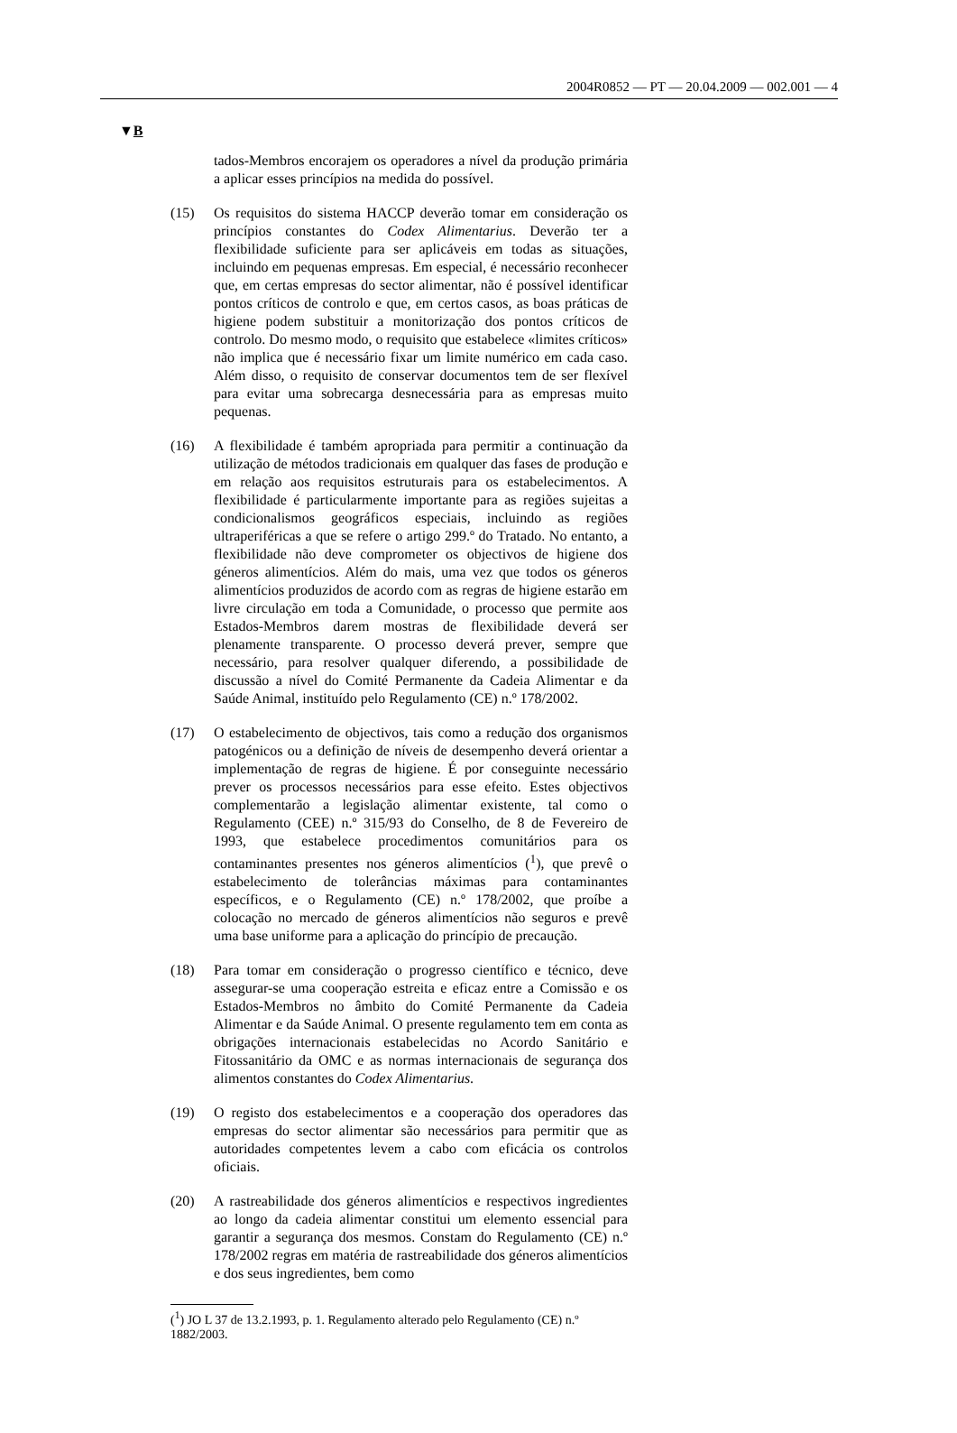2004R0852 — PT — 20.04.2009 — 002.001 — 4
▼B
tados-Membros encorajem os operadores a nível da produção primária a aplicar esses princípios na medida do possível.
(15) Os requisitos do sistema HACCP deverão tomar em consideração os princípios constantes do Codex Alimentarius. Deverão ter a flexibilidade suficiente para ser aplicáveis em todas as situações, incluindo em pequenas empresas. Em especial, é necessário reconhecer que, em certas empresas do sector alimentar, não é possível identificar pontos críticos de controlo e que, em certos casos, as boas práticas de higiene podem substituir a monitorização dos pontos críticos de controlo. Do mesmo modo, o requisito que estabelece «limites críticos» não implica que é necessário fixar um limite numérico em cada caso. Além disso, o requisito de conservar documentos tem de ser flexível para evitar uma sobrecarga desnecessária para as empresas muito pequenas.
(16) A flexibilidade é também apropriada para permitir a continuação da utilização de métodos tradicionais em qualquer das fases de produção e em relação aos requisitos estruturais para os estabelecimentos. A flexibilidade é particularmente importante para as regiões sujeitas a condicionalismos geográficos especiais, incluindo as regiões ultraperiféricas a que se refere o artigo 299.º do Tratado. No entanto, a flexibilidade não deve comprometer os objectivos de higiene dos géneros alimentícios. Além do mais, uma vez que todos os géneros alimentícios produzidos de acordo com as regras de higiene estarão em livre circulação em toda a Comunidade, o processo que permite aos Estados-Membros darem mostras de flexibilidade deverá ser plenamente transparente. O processo deverá prever, sempre que necessário, para resolver qualquer diferendo, a possibilidade de discussão a nível do Comité Permanente da Cadeia Alimentar e da Saúde Animal, instituído pelo Regulamento (CE) n.º 178/2002.
(17) O estabelecimento de objectivos, tais como a redução dos organismos patogénicos ou a definição de níveis de desempenho deverá orientar a implementação de regras de higiene. É por conseguinte necessário prever os processos necessários para esse efeito. Estes objectivos complementarão a legislação alimentar existente, tal como o Regulamento (CEE) n.º 315/93 do Conselho, de 8 de Fevereiro de 1993, que estabelece procedimentos comunitários para os contaminantes presentes nos géneros alimentícios (<sup>1</sup>), que prevê o estabelecimento de tolerâncias máximas para contaminantes específicos, e o Regulamento (CE) n.º 178/2002, que proíbe a colocação no mercado de géneros alimentícios não seguros e prevê uma base uniforme para a aplicação do princípio de precaução.
(18) Para tomar em consideração o progresso científico e técnico, deve assegurar-se uma cooperação estreita e eficaz entre a Comissão e os Estados-Membros no âmbito do Comité Permanente da Cadeia Alimentar e da Saúde Animal. O presente regulamento tem em conta as obrigações internacionais estabelecidas no Acordo Sanitário e Fitossanitário da OMC e as normas internacionais de segurança dos alimentos constantes do Codex Alimentarius.
(19) O registo dos estabelecimentos e a cooperação dos operadores das empresas do sector alimentar são necessários para permitir que as autoridades competentes levem a cabo com eficácia os controlos oficiais.
(20) A rastreabilidade dos géneros alimentícios e respectivos ingredientes ao longo da cadeia alimentar constitui um elemento essencial para garantir a segurança dos mesmos. Constam do Regulamento (CE) n.º 178/2002 regras em matéria de rastreabilidade dos géneros alimentícios e dos seus ingredientes, bem como
(<sup>1</sup>) JO L 37 de 13.2.1993, p. 1. Regulamento alterado pelo Regulamento (CE) n.º 1882/2003.